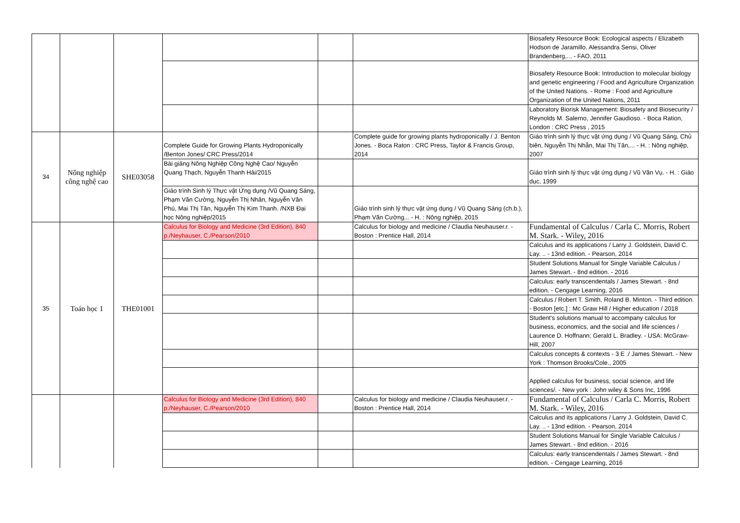| | | | | | | Biosafety Resource Book: Ecological aspects / Elizabeth Hodson de Jaramillo, Alessandra Sensi, Oliver Brandenberg,... - FAO, 2011 |
| | | | | | | Biosafety Resource Book: Introduction to molecular biology and genetic engineering / Food and Agriculture Organization of the United Nations. - Rome : Food and Agriculture Organization of the United Nations, 2011 |
| | | | | | | Laboratory Biorisk Management: Biosafety and Biosecurity / Reynolds M. Salerno, Jennifer Gaudioso. - Boca Ration, London : CRC Press , 2015 |
| 34 | Nông nghiệp công nghệ cao | SHE03058 | Complete Guide for Growing Plants Hydroponically /Benton Jones/ CRC Press/2014 | | Complete guide for growing plants hydroponically / J. Benton Jones. - Boca Raton : CRC Press, Taylor & Francis Group, 2014 | Giáo trình sinh lý thực vật ứng dụng / Vũ Quang Sáng, Chủ biên, Nguyễn Thị Nhẫn, Mai Thị Tân,... - H. : Nông nghiệp, 2007 |
| | | | Bài giảng Nông Nghiệp Công Nghệ Cao/ Nguyễn Quang Thạch, Nguyễn Thanh Hải/2015 | | | Giáo trình sinh lý thực vật ứng dụng / Vũ Văn Vụ. - H. : Giáo dục, 1999 |
| | | | Giáo trình Sinh lý Thực vật Ứng dụng /Vũ Quang Sáng, Phạm Văn Cường, Nguyễn Thị Nhãn, Nguyễn Văn Phú, Mai Thị Tân, Nguyễn Thị Kim Thanh. /NXB Đại học Nông nghiệp/2015 | | Giáo trình sinh lý thực vật ứng dụng / Vũ Quang Sáng (ch.b.), Phạm Văn Cường... - H. : Nông nghiệp, 2015 | |
| 35 | Toán học 1 | THE01001 | Calculus for Biology and Medicine (3rd Edition), 840 p./Neyhauser, C./Pearson/2010 | | Calculus for biology and medicine / Claudia Neuhauser.r. - Boston : Prentice Hall, 2014 | Fundamental of Calculus / Carla C. Morris, Robert M. Stark. - Wiley, 2016 |
| | | | | | | Calculus and its applications / Larry J. Goldstein, David C. Lay. .. - 13nd edition. - Pearson, 2014 |
| | | | | | | Student Solutions Manual for Single Variable Calculus / James Stewart. - 8nd edition. - 2016 |
| | | | | | | Calculus: early transcendentals / James Stewart. - 8nd edition. - Cengage Learning, 2016 |
| | | | | | | Calculus / Robert T. Smith, Roland B. Minton. - Third edition. - Boston [etc.] : Mc Graw Hill / Higher education / 2018 |
| | | | | | | Student's solutions manual to accompany calculus for business, economics, and the social and life sciences / Laurence D. Hoffnann; Gerald L. Bradley. - USA: McGraw-Hill, 2007 |
| | | | | | | Calculus concepts & contexts - 3 E ./ James Stewart. - New York : Thomson Brooks/Cole., 2005 |
| | | | | | | Applied calculus for business, social science, and life sciences/. - New york : John wiley & Sons Inc, 1996 |
| | | | Calculus for Biology and Medicine (3rd Edition), 840 p./Neyhauser, C./Pearson/2010 | | Calculus for biology and medicine / Claudia Neuhauser.r. - Boston : Prentice Hall, 2014 | Fundamental of Calculus / Carla C. Morris, Robert M. Stark. - Wiley, 2016 |
| | | | | | | Calculus and its applications / Larry J. Goldstein, David C. Lay. .. - 13nd edition. - Pearson, 2014 |
| | | | | | | Student Solutions Manual for Single Variable Calculus / James Stewart. - 8nd edition. - 2016 |
| | | | | | | Calculus: early transcendentals / James Stewart. - 8nd edition. - Cengage Learning, 2016 |